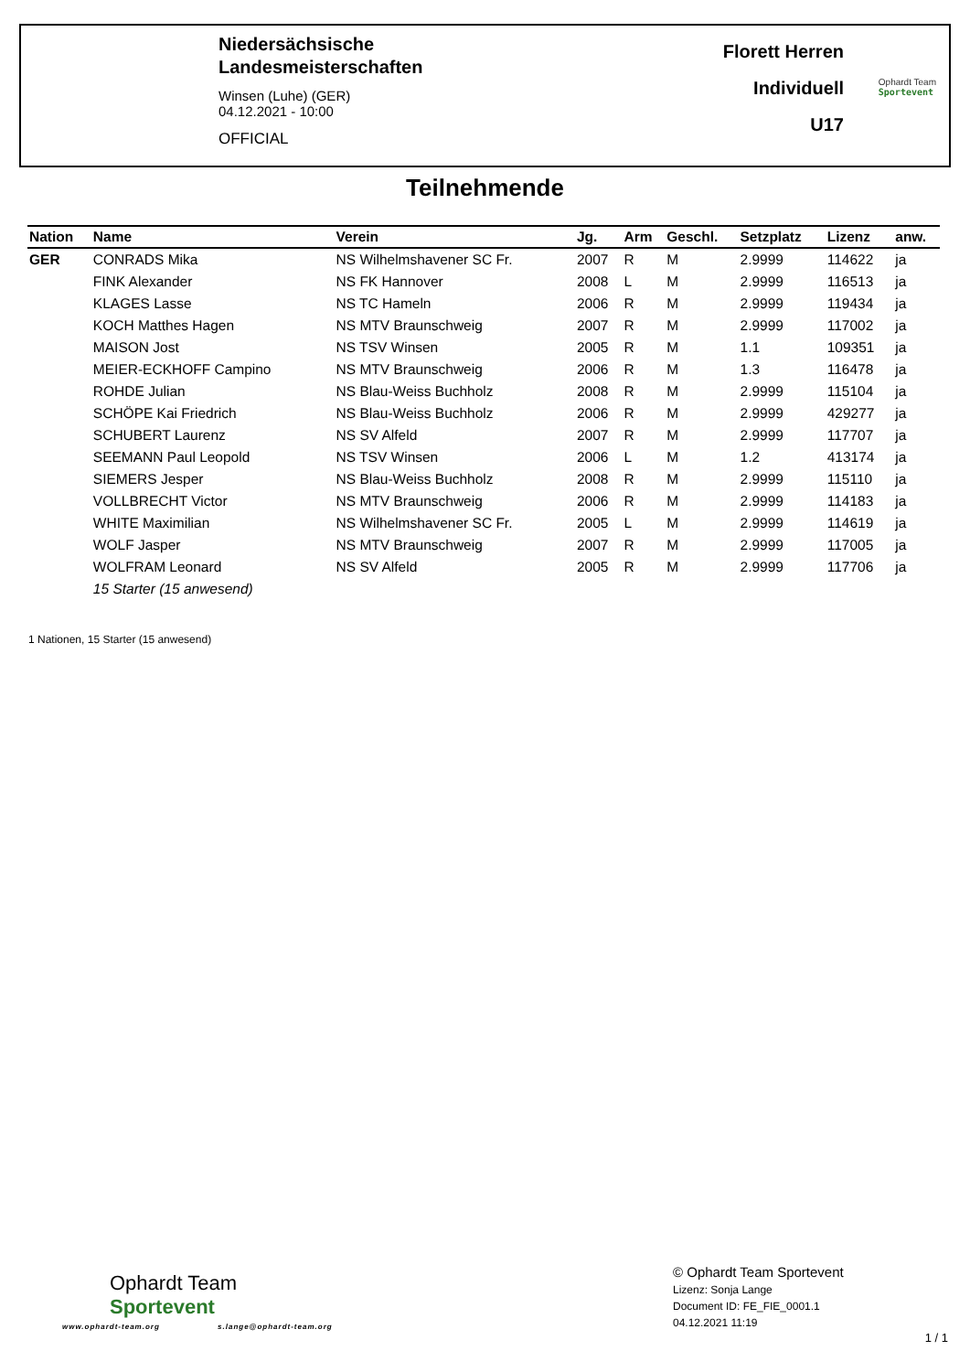Niedersächsische
Landesmeisterschaften
Winsen (Luhe) (GER)
04.12.2021 - 10:00
OFFICIAL
Florett Herren
Individuell
U17
Ophardt Team
Sportevent
Teilnehmende
| Nation | Name | Verein | Jg. | Arm | Geschl. | Setzplatz | Lizenz | anw. |
| --- | --- | --- | --- | --- | --- | --- | --- | --- |
| GER | CONRADS Mika | NS Wilhelmshavener SC Fr. | 2007 | R | M | 2.9999 | 114622 | ja |
| | FINK Alexander | NS FK Hannover | 2008 | L | M | 2.9999 | 116513 | ja |
| | KLAGES Lasse | NS TC Hameln | 2006 | R | M | 2.9999 | 119434 | ja |
| | KOCH Matthes Hagen | NS MTV Braunschweig | 2007 | R | M | 2.9999 | 117002 | ja |
| | MAISON Jost | NS TSV Winsen | 2005 | R | M | 1.1 | 109351 | ja |
| | MEIER-ECKHOFF Campino | NS MTV Braunschweig | 2006 | R | M | 1.3 | 116478 | ja |
| | ROHDE Julian | NS Blau-Weiss Buchholz | 2008 | R | M | 2.9999 | 115104 | ja |
| | SCHÖPE Kai Friedrich | NS Blau-Weiss Buchholz | 2006 | R | M | 2.9999 | 429277 | ja |
| | SCHUBERT Laurenz | NS SV Alfeld | 2007 | R | M | 2.9999 | 117707 | ja |
| | SEEMANN Paul Leopold | NS TSV Winsen | 2006 | L | M | 1.2 | 413174 | ja |
| | SIEMERS Jesper | NS Blau-Weiss Buchholz | 2008 | R | M | 2.9999 | 115110 | ja |
| | VOLLBRECHT Victor | NS MTV Braunschweig | 2006 | R | M | 2.9999 | 114183 | ja |
| | WHITE Maximilian | NS Wilhelmshavener SC Fr. | 2005 | L | M | 2.9999 | 114619 | ja |
| | WOLF Jasper | NS MTV Braunschweig | 2007 | R | M | 2.9999 | 117005 | ja |
| | WOLFRAM Leonard | NS SV Alfeld | 2005 | R | M | 2.9999 | 117706 | ja |
| | 15 Starter (15 anwesend) | | | | | | | |
1 Nationen, 15 Starter (15 anwesend)
Ophardt Team
Sportevent
www.ophardt-team.org s.lange@ophardt-team.org
© Ophardt Team Sportevent
Lizenz: Sonja Lange
Document ID: FE_FIE_0001.1
04.12.2021 11:19
1 / 1